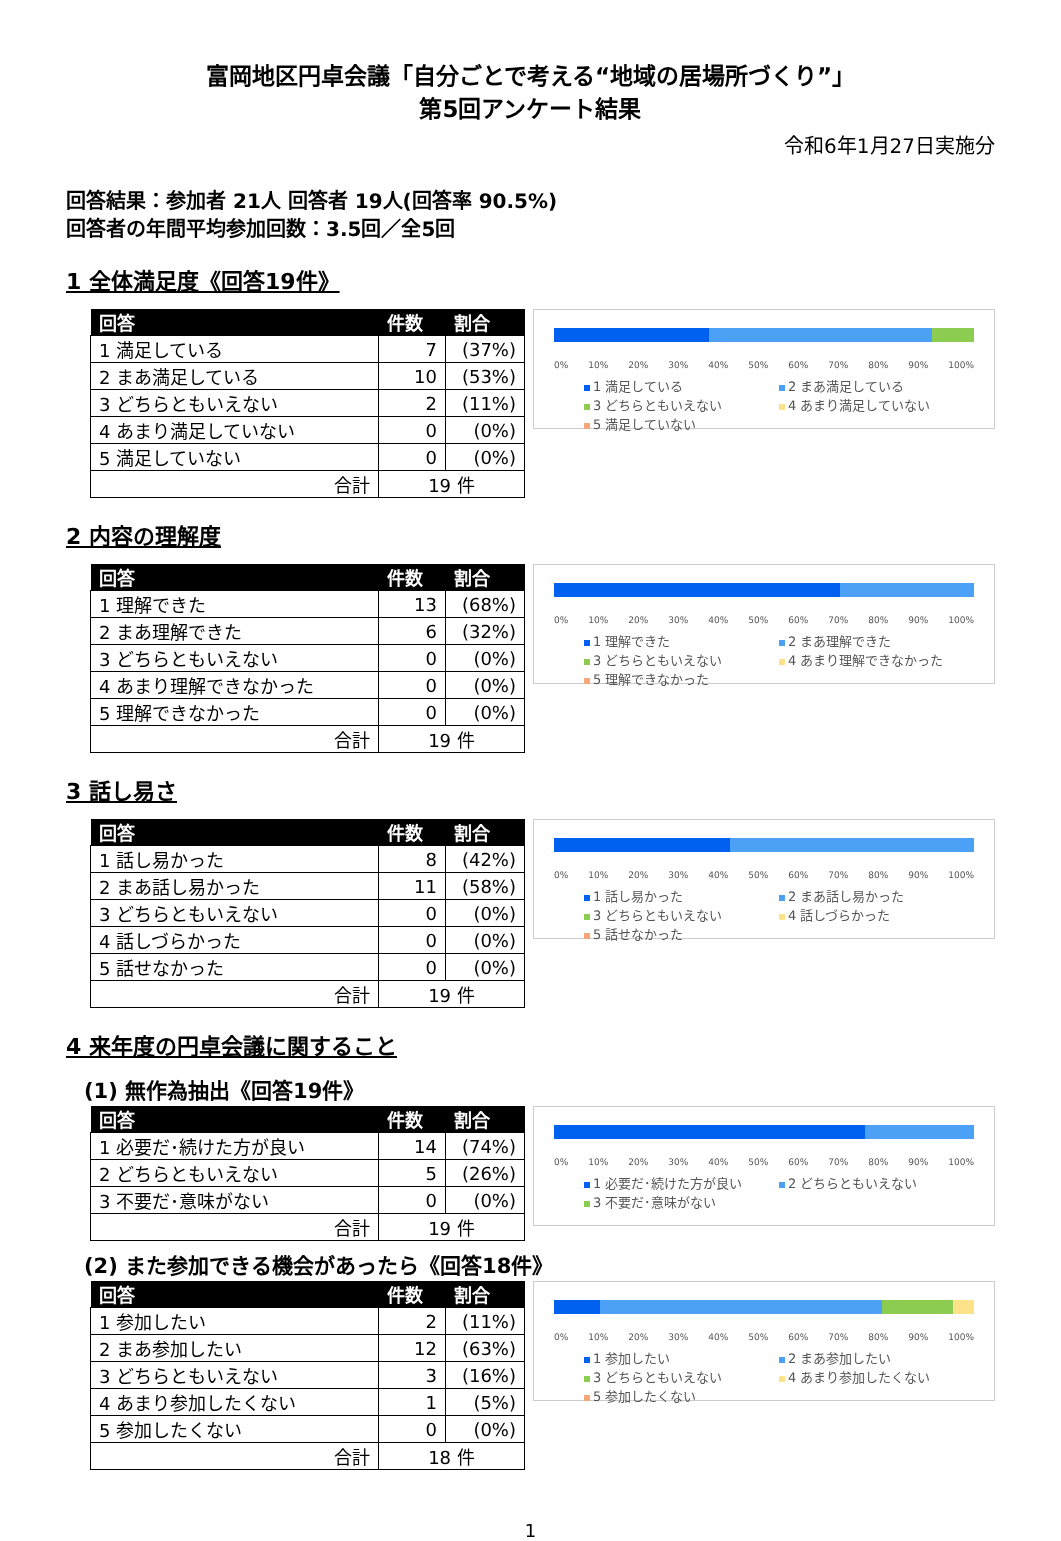富岡地区円卓会議「自分ごとで考える“地域の居場所づくり”」
第5回アンケート結果
令和6年1月27日実施分
回答結果：参加者 21人 回答者 19人(回答率 90.5%)
回答者の年間平均参加回数：3.5回／全5回
1 全体満足度《回答19件》
| 回答 | 件数 | 割合 |
| --- | --- | --- |
| 1 満足している | 7 | (37%) |
| 2 まあ満足している | 10 | (53%) |
| 3 どちらともいえない | 2 | (11%) |
| 4 あまり満足していない | 0 | (0%) |
| 5 満足していない | 0 | (0%) |
| 合計 | 19 件 | |
0% 10% 20% 30% 40% 50% 60% 70% 80% 90% 100%
1 満足している 2 まあ満足している 3 どちらともいえない 4 あまり満足していない 5 満足していない
2 内容の理解度
| 回答 | 件数 | 割合 |
| --- | --- | --- |
| 1 理解できた | 13 | (68%) |
| 2 まあ理解できた | 6 | (32%) |
| 3 どちらともいえない | 0 | (0%) |
| 4 あまり理解できなかった | 0 | (0%) |
| 5 理解できなかった | 0 | (0%) |
| 合計 | 19 件 | |
0% 10% 20% 30% 40% 50% 60% 70% 80% 90% 100%
1 理解できた 2 まあ理解できた 3 どちらともいえない 4 あまり理解できなかった 5 理解できなかった
3 話し易さ
| 回答 | 件数 | 割合 |
| --- | --- | --- |
| 1 話し易かった | 8 | (42%) |
| 2 まあ話し易かった | 11 | (58%) |
| 3 どちらともいえない | 0 | (0%) |
| 4 話しづらかった | 0 | (0%) |
| 5 話せなかった | 0 | (0%) |
| 合計 | 19 件 | |
0% 10% 20% 30% 40% 50% 60% 70% 80% 90% 100%
1 話し易かった 2 まあ話し易かった 3 どちらともいえない 4 話しづらかった 5 話せなかった
4 来年度の円卓会議に関すること
(1) 無作為抽出《回答19件》
| 回答 | 件数 | 割合 |
| --- | --- | --- |
| 1 必要だ･続けた方が良い | 14 | (74%) |
| 2 どちらともいえない | 5 | (26%) |
| 3 不要だ･意味がない | 0 | (0%) |
| 合計 | 19 件 | |
0% 10% 20% 30% 40% 50% 60% 70% 80% 90% 100%
1 必要だ･続けた方が良い 2 どちらともいえない 3 不要だ･意味がない
(2) また参加できる機会があったら《回答18件》
| 回答 | 件数 | 割合 |
| --- | --- | --- |
| 1 参加したい | 2 | (11%) |
| 2 まあ参加したい | 12 | (63%) |
| 3 どちらともいえない | 3 | (16%) |
| 4 あまり参加したくない | 1 | (5%) |
| 5 参加したくない | 0 | (0%) |
| 合計 | 18 件 | |
0% 10% 20% 30% 40% 50% 60% 70% 80% 90% 100%
1 参加したい 2 まあ参加したい 3 どちらともいえない 4 あまり参加したくない 5 参加したくない
1